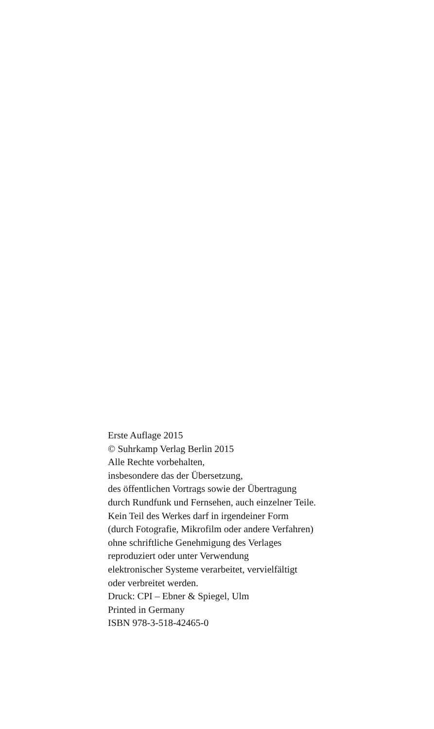Erste Auflage 2015
© Suhrkamp Verlag Berlin 2015
Alle Rechte vorbehalten,
insbesondere das der Übersetzung,
des öffentlichen Vortrags sowie der Übertragung
durch Rundfunk und Fernsehen, auch einzelner Teile.
Kein Teil des Werkes darf in irgendeiner Form
(durch Fotografie, Mikrofilm oder andere Verfahren)
ohne schriftliche Genehmigung des Verlages
reproduziert oder unter Verwendung
elektronischer Systeme verarbeitet, vervielfältigt
oder verbreitet werden.
Druck: CPI – Ebner & Spiegel, Ulm
Printed in Germany
ISBN 978-3-518-42465-0